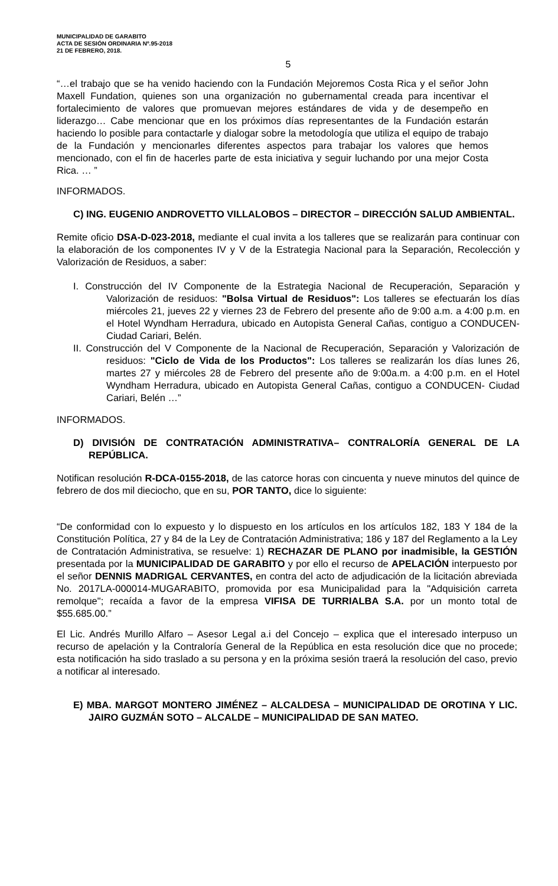MUNICIPALIDAD DE GARABITO
ACTA DE SESIÓN ORDINARIA Nº.95-2018
21 DE FEBRERO, 2018.
5
“…el trabajo que se ha venido haciendo con la Fundación Mejoremos Costa Rica y el señor John Maxell Fundation, quienes son una organización no gubernamental creada para incentivar el fortalecimiento de valores que promuevan mejores estándares de vida y de desempeño en liderazgo… Cabe mencionar que en los próximos días representantes de la Fundación estarán haciendo lo posible para contactarle y dialogar sobre la metodología que utiliza el equipo de trabajo de la Fundación y mencionarles diferentes aspectos para trabajar los valores que hemos mencionado, con el fin de hacerles parte de esta iniciativa y seguir luchando por una mejor Costa Rica. … ”
INFORMADOS.
C) ING. EUGENIO ANDROVETTO VILLALOBOS – DIRECTOR – DIRECCIÓN SALUD AMBIENTAL.
Remite oficio DSA-D-023-2018, mediante el cual invita a los talleres que se realizarán para continuar con la elaboración de los componentes IV y V de la Estrategia Nacional para la Separación, Recolección y Valorización de Residuos, a saber:
I. Construcción del IV Componente de la Estrategia Nacional de Recuperación, Separación y Valorización de residuos: "Bolsa Virtual de Residuos": Los talleres se efectuarán los días miércoles 21, jueves 22 y viernes 23 de Febrero del presente año de 9:00 a.m. a 4:00 p.m. en el Hotel Wyndham Herradura, ubicado en Autopista General Cañas, contiguo a CONDUCEN- Ciudad Cariari, Belén.
II. Construcción del V Componente de la Nacional de Recuperación, Separación y Valorización de residuos: "Ciclo de Vida de los Productos": Los talleres se realizarán los días lunes 26, martes 27 y miércoles 28 de Febrero del presente año de 9:00a.m. a 4:00 p.m. en el Hotel Wyndham Herradura, ubicado en Autopista General Cañas, contiguo a CONDUCEN- Ciudad Cariari, Belén …”
INFORMADOS.
D) DIVISIÓN DE CONTRATACIÓN ADMINISTRATIVA– CONTRALORÍA GENERAL DE LA REPÚBLICA.
Notifican resolución R-DCA-0155-2018, de las catorce horas con cincuenta y nueve minutos del quince de febrero de dos mil dieciocho, que en su, POR TANTO, dice lo siguiente:
“De conformidad con lo expuesto y lo dispuesto en los artículos en los artículos 182, 183 Y 184 de la Constitución Política, 27 y 84 de la Ley de Contratación Administrativa; 186 y 187 del Reglamento a la Ley de Contratación Administrativa, se resuelve: 1) RECHAZAR DE PLANO por inadmisible, la GESTIÓN presentada por la MUNICIPALIDAD DE GARABITO y por ello el recurso de APELACIÓN interpuesto por el señor DENNIS MADRIGAL CERVANTES, en contra del acto de adjudicación de la licitación abreviada No. 2017LA-000014-MUGARABITO, promovida por esa Municipalidad para la "Adquisición carreta remolque"; recaída a favor de la empresa VIFISA DE TURRIALBA S.A. por un monto total de $55.685.00.”
El Lic. Andrés Murillo Alfaro – Asesor Legal a.i del Concejo – explica que el interesado interpuso un recurso de apelación y la Contraloría General de la República en esta resolución dice que no procede; esta notificación ha sido traslado a su persona y en la próxima sesión traerá la resolución del caso, previo a notificar al interesado.
E) MBA. MARGOT MONTERO JIMÉNEZ – ALCALDESA – MUNICIPALIDAD DE OROTINA Y LIC. JAIRO GUZMÁN SOTO – ALCALDE – MUNICIPALIDAD DE SAN MATEO.